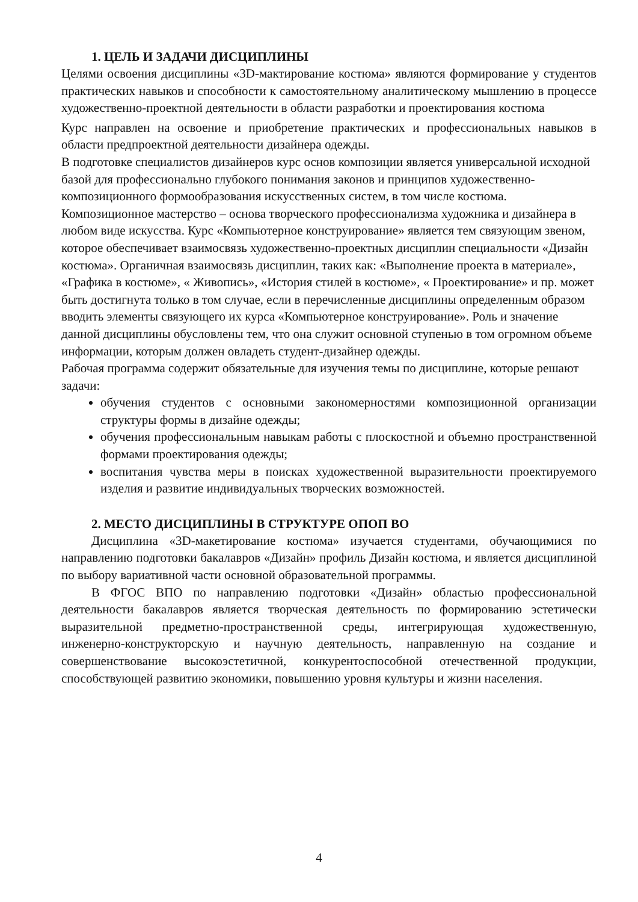1. ЦЕЛЬ И ЗАДАЧИ ДИСЦИПЛИНЫ
Целями освоения дисциплины «3D-мактирование костюма» являются формирование у студентов практических навыков и способности к самостоятельному аналитическому мышлению в процессе художественно-проектной деятельности в области разработки и проектирования костюма
Курс направлен на освоение и приобретение практических и профессиональных навыков в области предпроектной деятельности дизайнера одежды.
В подготовке специалистов дизайнеров курс основ композиции является универсальной исходной базой для профессионально глубокого понимания законов и принципов художественно-композиционного формообразования искусственных систем, в том числе костюма. Композиционное мастерство – основа творческого профессионализма художника и дизайнера в любом виде искусства. Курс «Компьютерное конструирование» является тем связующим звеном, которое обеспечивает взаимосвязь художественно-проектных дисциплин специальности «Дизайн костюма». Органичная взаимосвязь дисциплин, таких как: «Выполнение проекта в материале», «Графика в костюме», « Живопись», «История стилей в костюме», « Проектирование» и пр. может быть достигнута только в том случае, если в перечисленные дисциплины определенным образом вводить элементы связующего их курса «Компьютерное конструирование». Роль и значение данной дисциплины обусловлены тем, что она служит основной ступенью в том огромном объеме информации, которым должен овладеть студент-дизайнер одежды.
Рабочая программа содержит обязательные для изучения темы по дисциплине, которые решают задачи:
обучения студентов с основными закономерностями композиционной организации структуры формы в дизайне одежды;
обучения профессиональным навыкам работы с плоскостной и объемно пространственной формами проектирования одежды;
воспитания чувства меры в поисках художественной выразительности проектируемого изделия и развитие индивидуальных творческих возможностей.
2. МЕСТО ДИСЦИПЛИНЫ В СТРУКТУРЕ ОПОП ВО
Дисциплина «3D-макетирование костюма» изучается студентами, обучающимися по направлению подготовки бакалавров «Дизайн» профиль Дизайн костюма, и является дисциплиной по выбору вариативной части основной образовательной программы.
В ФГОС ВПО по направлению подготовки «Дизайн» областью профессиональной деятельности бакалавров является творческая деятельность по формированию эстетически выразительной предметно-пространственной среды, интегрирующая художественную, инженерно-конструкторскую и научную деятельность, направленную на создание и совершенствование высокоэстетичной, конкурентоспособной отечественной продукции, способствующей развитию экономики, повышению уровня культуры и жизни населения.
4